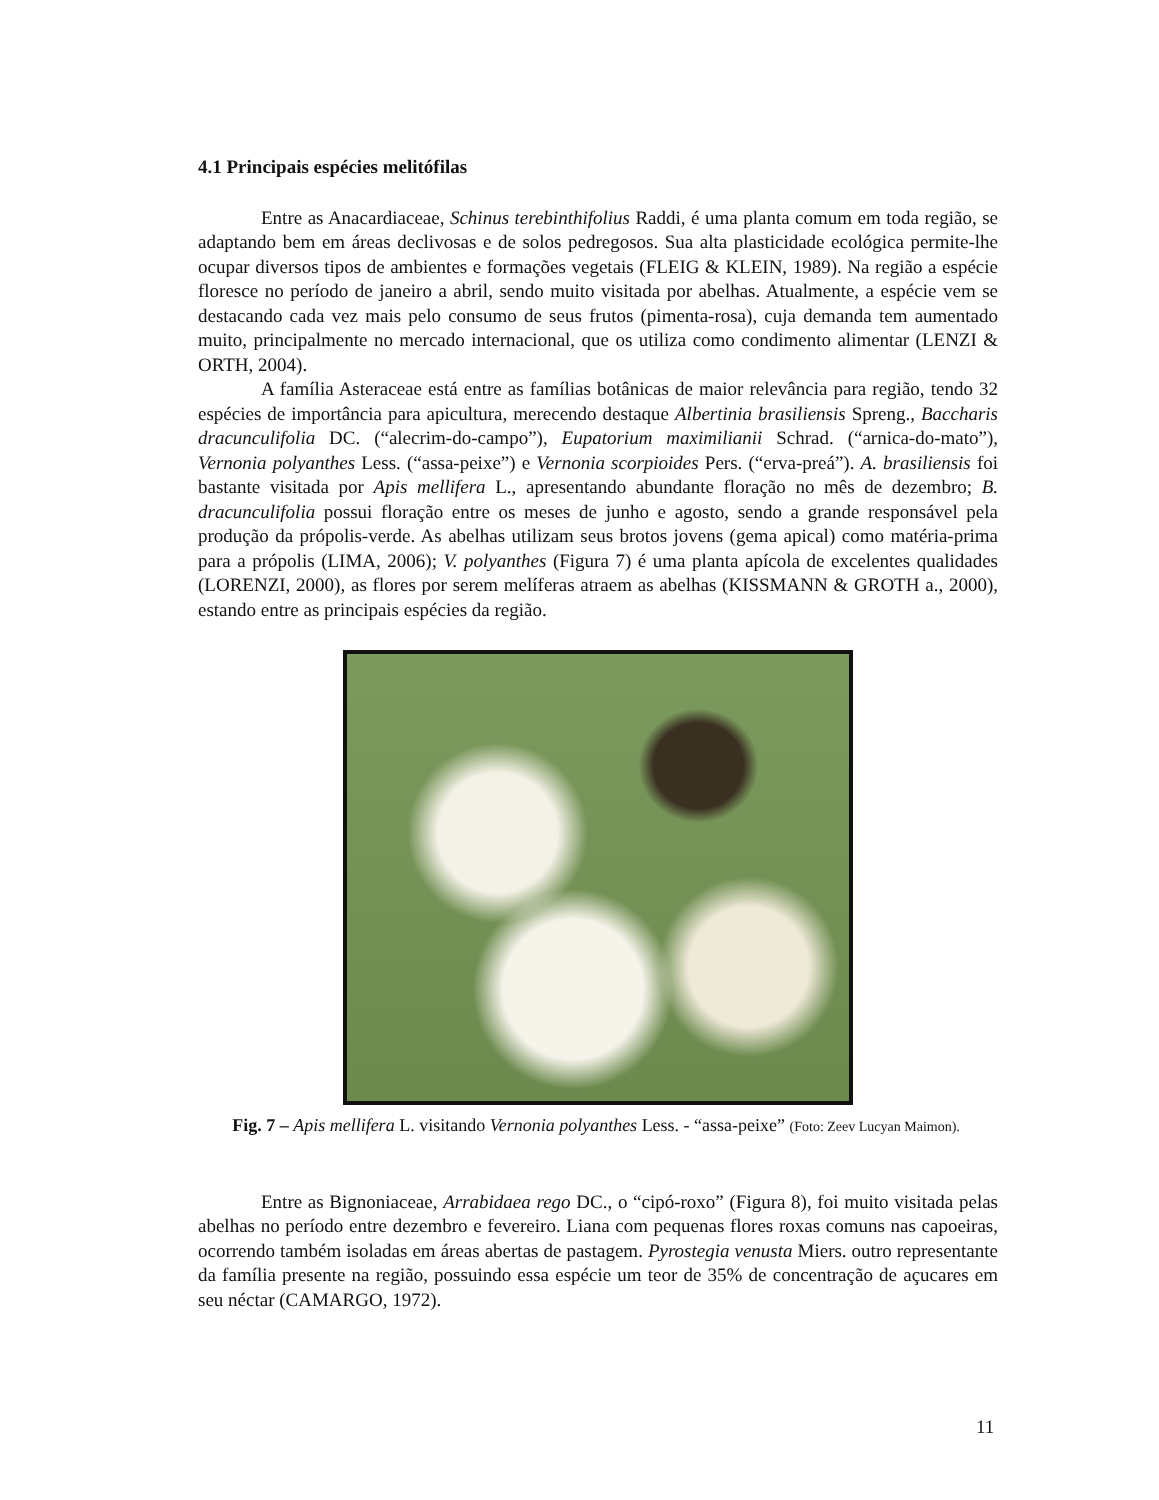4.1 Principais espécies melitófilas
Entre as Anacardiaceae, Schinus terebinthifolius Raddi, é uma planta comum em toda região, se adaptando bem em áreas declivosas e de solos pedregosos. Sua alta plasticidade ecológica permite-lhe ocupar diversos tipos de ambientes e formações vegetais (FLEIG & KLEIN, 1989). Na região a espécie floresce no período de janeiro a abril, sendo muito visitada por abelhas. Atualmente, a espécie vem se destacando cada vez mais pelo consumo de seus frutos (pimenta-rosa), cuja demanda tem aumentado muito, principalmente no mercado internacional, que os utiliza como condimento alimentar (LENZI & ORTH, 2004).
A família Asteraceae está entre as famílias botânicas de maior relevância para região, tendo 32 espécies de importância para apicultura, merecendo destaque Albertinia brasiliensis Spreng., Baccharis dracunculifolia DC. (“alecrim-do-campo”), Eupatorium maximilianii Schrad. (“arnica-do-mato”), Vernonia polyanthes Less. (“assa-peixe”) e Vernonia scorpioides Pers. (“erva-preá”). A. brasiliensis foi bastante visitada por Apis mellifera L., apresentando abundante floração no mês de dezembro; B. dracunculifolia possui floração entre os meses de junho e agosto, sendo a grande responsável pela produção da própolis-verde. As abelhas utilizam seus brotos jovens (gema apical) como matéria-prima para a própolis (LIMA, 2006); V. polyanthes (Figura 7) é uma planta apícola de excelentes qualidades (LORENZI, 2000), as flores por serem melíferas atraem as abelhas (KISSMANN & GROTH a., 2000), estando entre as principais espécies da região.
Fig. 7 – Apis mellifera L. visitando Vernonia polyanthes Less. - “assa-peixe” (Foto: Zeev Lucyan Maimon).
Entre as Bignoniaceae, Arrabidaea rego DC., o “cipó-roxo” (Figura 8), foi muito visitada pelas abelhas no período entre dezembro e fevereiro. Liana com pequenas flores roxas comuns nas capoeiras, ocorrendo também isoladas em áreas abertas de pastagem. Pyrostegia venusta Miers. outro representante da família presente na região, possuindo essa espécie um teor de 35% de concentração de açucares em seu néctar (CAMARGO, 1972).
11